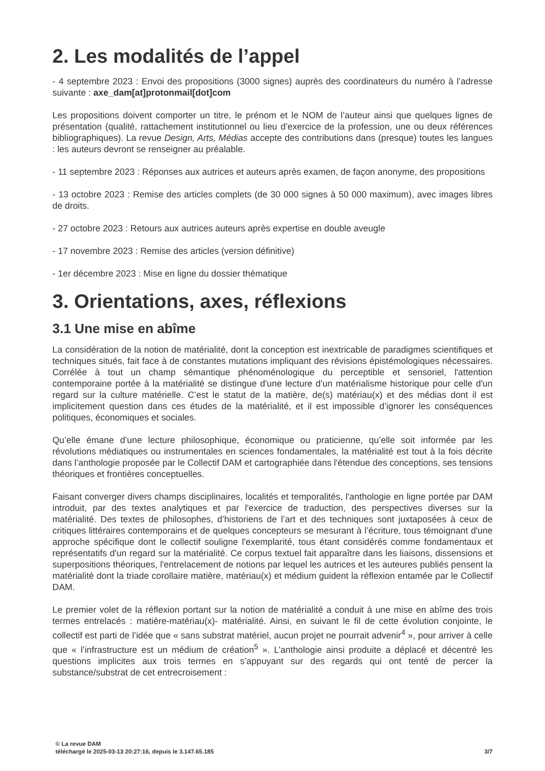2. Les modalités de l’appel
- 4 septembre 2023 : Envoi des propositions (3000 signes) auprès des coordinateurs du numéro à l’adresse suivante : axe_dam[at]protonmail[dot]com
Les propositions doivent comporter un titre, le prénom et le NOM de l’auteur ainsi que quelques lignes de présentation (qualité, rattachement institutionnel ou lieu d’exercice de la profession, une ou deux références bibliographiques). La revue Design, Arts, Médias accepte des contributions dans (presque) toutes les langues : les auteurs devront se renseigner au préalable.
- 11 septembre 2023 : Réponses aux autrices et auteurs après examen, de façon anonyme, des propositions
- 13 octobre 2023 : Remise des articles complets (de 30 000 signes à 50 000 maximum), avec images libres de droits.
- 27 octobre 2023 : Retours aux autrices auteurs après expertise en double aveugle
- 17 novembre 2023 : Remise des articles (version définitive)
- 1er décembre 2023 : Mise en ligne du dossier thématique
3. Orientations, axes, réflexions
3.1 Une mise en abîme
La considération de la notion de matérialité, dont la conception est inextricable de paradigmes scientifiques et techniques situés, fait face à de constantes mutations impliquant des révisions épistémologiques nécessaires. Corrélée à tout un champ sémantique phénoménologique du perceptible et sensoriel, l'attention contemporaine portée à la matérialité se distingue d'une lecture d'un matérialisme historique pour celle d'un regard sur la culture matérielle. C’est le statut de la matière, de(s) matériau(x) et des médias dont il est implicitement question dans ces études de la matérialité, et il est impossible d’ignorer les conséquences politiques, économiques et sociales.
Qu’elle émane d’une lecture philosophique, économique ou praticienne, qu’elle soit informée par les révolutions médiatiques ou instrumentales en sciences fondamentales, la matérialité est tout à la fois décrite dans l’anthologie proposée par le Collectif DAM et cartographiée dans l'étendue des conceptions, ses tensions théoriques et frontières conceptuelles.
Faisant converger divers champs disciplinaires, localités et temporalités, l'anthologie en ligne portée par DAM introduit, par des textes analytiques et par l'exercice de traduction, des perspectives diverses sur la matérialité. Des textes de philosophes, d’historiens de l’art et des techniques sont juxtaposées à ceux de critiques littéraires contemporains et de quelques concepteurs se mesurant à l’écriture, tous témoignant d'une approche spécifique dont le collectif souligne l'exemplarité, tous étant considérés comme fondamentaux et représentatifs d'un regard sur la matérialité. Ce corpus textuel fait apparaître dans les liaisons, dissensions et superpositions théoriques, l'entrelacement de notions par lequel les autrices et les auteures publiés pensent la matérialité dont la triade corollaire matière, matériau(x) et médium guident la réflexion entamée par le Collectif DAM.
Le premier volet de la réflexion portant sur la notion de matérialité a conduit à une mise en abîme des trois termes entrelacés : matière-matériau(x)- matérialité. Ainsi, en suivant le fil de cette évolution conjointe, le collectif est parti de l’idée que « sans substrat matériel, aucun projet ne pourrait advenir<sup>4</sup> », pour arriver à celle que « l’infrastructure est un médium de création<sup>5</sup> ». L’anthologie ainsi produite a déplacé et décentré les questions implicites aux trois termes en s’appuyant sur des regards qui ont tenté de percer la substance/substrat de cet entrecroisement :
© La revue DAM
téléchargé le 2025-03-13 20:27:16, depuis le 3.147.65.185 3/7